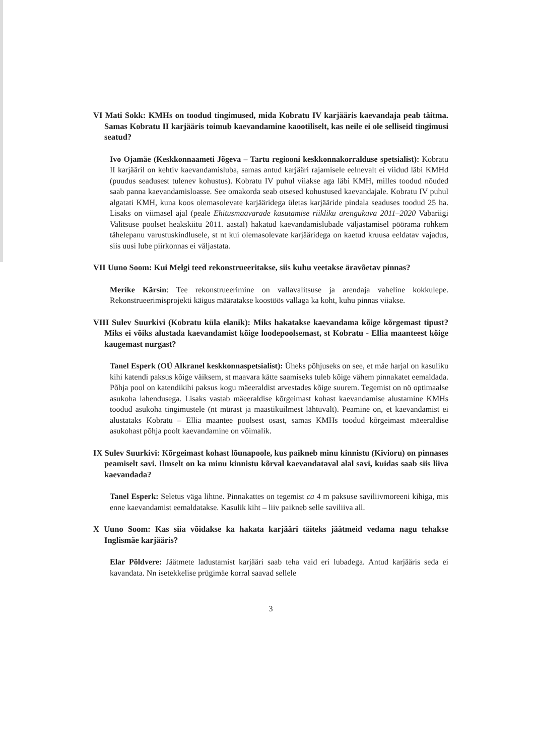VI Mati Sokk: KMHs on toodud tingimused, mida Kobratu IV karjääris kaevandaja peab täitma. Samas Kobratu II karjääris toimub kaevandamine kaootiliselt, kas neile ei ole selliseid tingimusi seatud?
Ivo Ojamäe (Keskkonnaameti Jõgeva – Tartu regiooni keskkonnakorralduse spetsialist): Kobratu II karjääril on kehtiv kaevandamisluba, samas antud karjääri rajamisele eelnevalt ei viidud läbi KMHd (puudus seadusest tulenev kohustus). Kobratu IV puhul viiakse aga läbi KMH, milles toodud nõuded saab panna kaevandamisloasse. See omakorda seab otsesed kohustused kaevandajale. Kobratu IV puhul algatati KMH, kuna koos olemasolevate karjääridega ületas karjääride pindala seaduses toodud 25 ha. Lisaks on viimasel ajal (peale Ehitusmaavarade kasutamise riikliku arengukava 2011–2020 Vabariigi Valitsuse poolset heakskiitu 2011. aastal) hakatud kaevandamislubade väljastamisel pöörama rohkem tähelepanu varustuskindlusele, st nt kui olemasolevate karjääridega on kaetud kruusa eeldatav vajadus, siis uusi lube piirkonnas ei väljastata.
VII Uuno Soom: Kui Melgi teed rekonstrueeritakse, siis kuhu veetakse äravõetav pinnas?
Merike Kärsin: Tee rekonstrueerimine on vallavalitsuse ja arendaja vaheline kokkulepe. Rekonstrueerimisprojekti käigus määratakse koostöös vallaga ka koht, kuhu pinnas viiakse.
VIII Sulev Suurkivi (Kobratu küla elanik): Miks hakatakse kaevandama kõige kõrgemast tipust? Miks ei võiks alustada kaevandamist kõige loodepoolsemast, st Kobratu - Ellia maanteest kõige kaugemast nurgast?
Tanel Esperk (OÜ Alkranel keskkonnaspetsialist): Üheks põhjuseks on see, et mäe harjal on kasuliku kihi katendi paksus kõige väiksem, st maavara kätte saamiseks tuleb kõige vähem pinnakatet eemaldada. Põhja pool on katendikihi paksus kogu mäeeraldist arvestades kõige suurem. Tegemist on nö optimaalse asukoha lahendusega. Lisaks vastab mäeeraldise kõrgeimast kohast kaevandamise alustamine KMHs toodud asukoha tingimustele (nt mürast ja maastikuilmest lähtuvalt). Peamine on, et kaevandamist ei alustataks Kobratu – Ellia maantee poolsest osast, samas KMHs toodud kõrgeimast mäeeraldise asukohast põhja poolt kaevandamine on võimalik.
IX Sulev Suurkivi: Kõrgeimast kohast lõunapoole, kus paikneb minu kinnistu (Kivioru) on pinnases peamiselt savi. Ilmselt on ka minu kinnistu kõrval kaevandataval alal savi, kuidas saab siis liiva kaevandada?
Tanel Esperk: Seletus väga lihtne. Pinnakattes on tegemist ca 4 m paksuse saviliivmoreeni kihiga, mis enne kaevandamist eemaldatakse. Kasulik kiht – liiv paikneb selle saviliiva all.
X Uuno Soom: Kas siia võidakse ka hakata karjääri täiteks jäätmeid vedama nagu tehakse Inglismäe karjääris?
Elar Põldvere: Jäätmete ladustamist karjääri saab teha vaid eri lubadega. Antud karjääris seda ei kavandata. Nn isetekkelise prügimäe korral saavad sellele
3